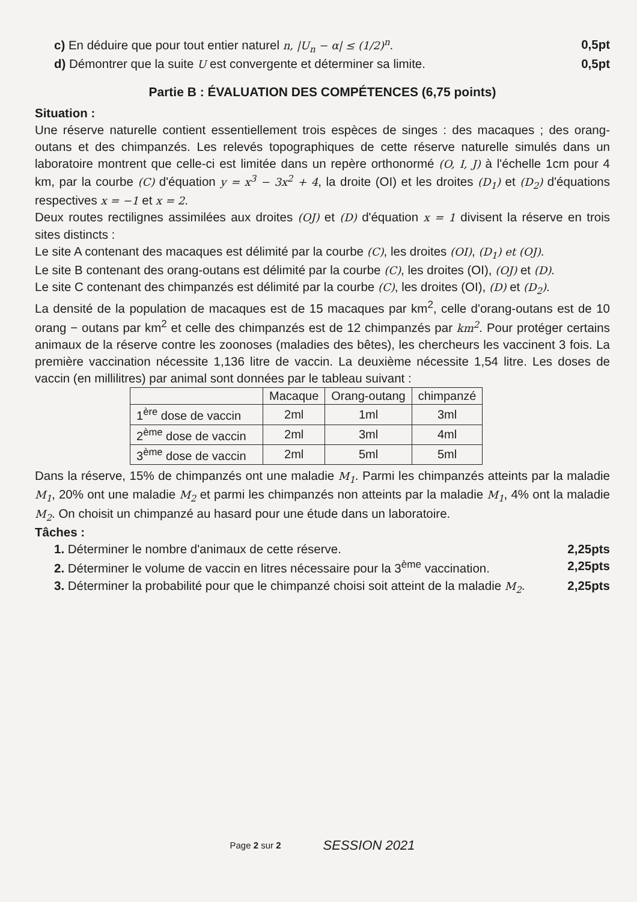c) En déduire que pour tout entier naturel n, |U<sub>n</sub> − α| ≤ (1/2)<sup>n</sup>. 0,5pt
d) Démontrer que la suite U est convergente et déterminer sa limite. 0,5pt
Partie B : ÉVALUATION DES COMPÉTENCES (6,75 points)
Situation :
Une réserve naturelle contient essentiellement trois espèces de singes : des macaques ; des orang-outans et des chimpanzés. Les relevés topographiques de cette réserve naturelle simulés dans un laboratoire montrent que celle-ci est limitée dans un repère orthonormé (O, I, J) à l'échelle 1cm pour 4 km, par la courbe (C) d'équation y = x<sup>3</sup> − 3x<sup>2</sup> + 4, la droite (OI) et les droites (D<sub>1</sub>) et (D<sub>2</sub>) d'équations respectives x = −1 et x = 2.
Deux routes rectilignes assimilées aux droites (OJ) et (D) d'équation x = 1 divisent la réserve en trois sites distincts :
Le site A contenant des macaques est délimité par la courbe (C), les droites (OI), (D<sub>1</sub>) et (OJ).
Le site B contenant des orang-outans est délimité par la courbe (C), les droites (OI), (OJ) et (D).
Le site C contenant des chimpanzés est délimité par la courbe (C), les droites (OI), (D) et (D<sub>2</sub>).
La densité de la population de macaques est de 15 macaques par km<sup>2</sup>, celle d'orang-outans est de 10 orang − outans par km<sup>2</sup> et celle des chimpanzés est de 12 chimpanzés par km<sup>2</sup>. Pour protéger certains animaux de la réserve contre les zoonoses (maladies des bêtes), les chercheurs les vaccinent 3 fois. La première vaccination nécessite 1,136 litre de vaccin. La deuxième nécessite 1,54 litre. Les doses de vaccin (en millilitres) par animal sont données par le tableau suivant :
| | Macaque | Orang-outang | chimpanzé |
| --- | --- | --- | --- |
| 1<sup>ère</sup> dose de vaccin | 2ml | 1ml | 3ml |
| 2<sup>ème</sup> dose de vaccin | 2ml | 3ml | 4ml |
| 3<sup>ème</sup> dose de vaccin | 2ml | 5ml | 5ml |
Dans la réserve, 15% de chimpanzés ont une maladie M<sub>1</sub>. Parmi les chimpanzés atteints par la maladie M<sub>1</sub>, 20% ont une maladie M<sub>2</sub> et parmi les chimpanzés non atteints par la maladie M<sub>1</sub>, 4% ont la maladie M<sub>2</sub>. On choisit un chimpanzé au hasard pour une étude dans un laboratoire.
Tâches :
1. Déterminer le nombre d'animaux de cette réserve. 2,25pts
2. Déterminer le volume de vaccin en litres nécessaire pour la 3<sup>ème</sup> vaccination. 2,25pts
3. Déterminer la probabilité pour que le chimpanzé choisi soit atteint de la maladie M<sub>2</sub>. 2,25pts
Page 2 sur 2 SESSION 2021